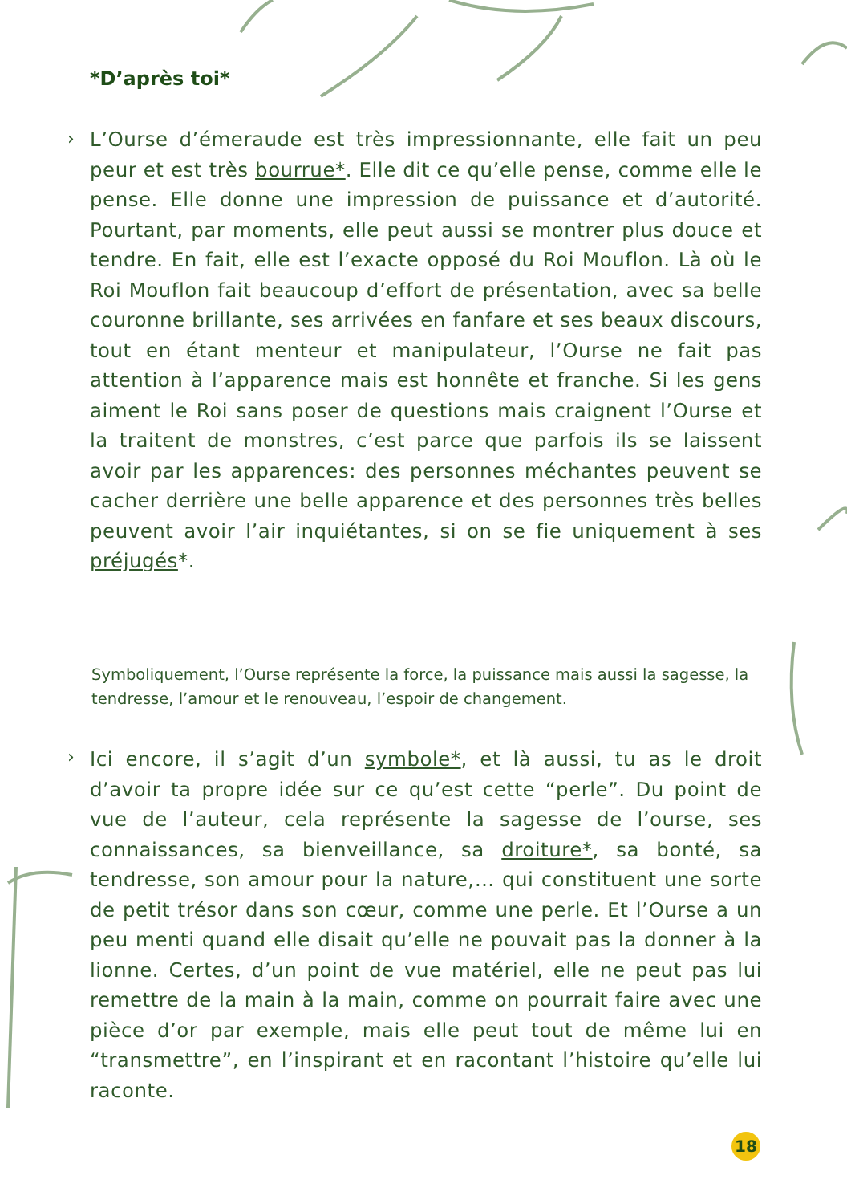*D’après toi*
›
L’Ourse d’émeraude est très impressionnante, elle fait un peu peur et est très bourrue*. Elle dit ce qu’elle pense, comme elle le pense. Elle donne une impression de puissance et d’autorité. Pourtant, par moments, elle peut aussi se montrer plus douce et tendre. En fait, elle est l’exacte opposé du Roi Mouflon. Là où le Roi Mouflon fait beaucoup d’effort de présentation, avec sa belle couronne brillante, ses arrivées en fanfare et ses beaux discours, tout en étant menteur et manipulateur, l’Ourse ne fait pas attention à l’apparence mais est honnête et franche. Si les gens aiment le Roi sans poser de questions mais craignent l’Ourse et la traitent de monstres, c’est parce que parfois ils se laissent avoir par les apparences: des personnes méchantes peuvent se cacher derrière une belle apparence et des personnes très belles peuvent avoir l’air inquiétantes, si on se fie uniquement à ses préjugés*.
Symboliquement, l’Ourse représente la force, la puissance mais aussi la sagesse, la tendresse, l’amour et le renouveau, l’espoir de changement.
›
Ici encore, il s’agit d’un symbole*, et là aussi, tu as le droit d’avoir ta propre idée sur ce qu’est cette “perle”. Du point de vue de l’auteur, cela représente la sagesse de l’ourse, ses connaissances, sa bienveillance, sa droiture*, sa bonté, sa tendresse, son amour pour la nature,… qui constituent une sorte de petit trésor dans son cœur, comme une perle. Et l’Ourse a un peu menti quand elle disait qu’elle ne pouvait pas la donner à la lionne. Certes, d’un point de vue matériel, elle ne peut pas lui remettre de la main à la main, comme on pourrait faire avec une pièce d’or par exemple, mais elle peut tout de même lui en “transmettre”, en l’inspirant et en racontant l’histoire qu’elle lui raconte.
18